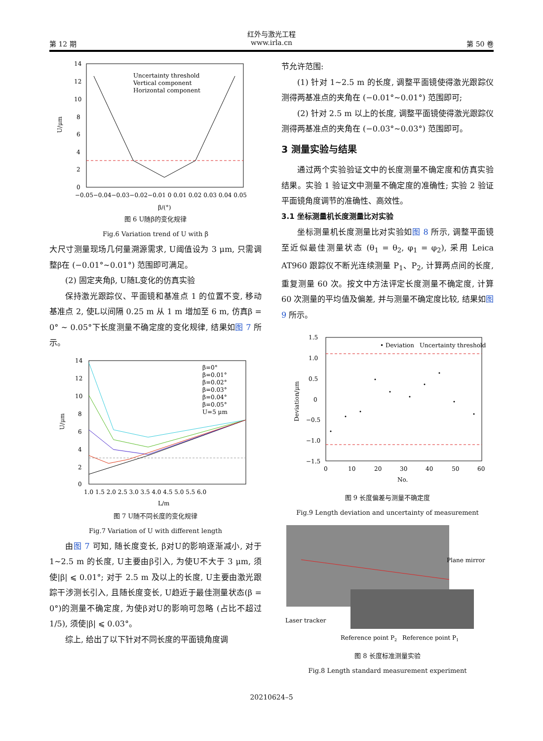红外与激光工程
第 12 期 www.irla.cn 第 50 卷
14
12
10
8
6
4
2
0
Uncertainty threshold
Vertical component
Horizontal component
−0.05−0.04−0.03−0.02−0.01 0 0.01 0.02 0.03 0.04 0.05
β/(°)
U/μm
图 6 U随β的变化规律
Fig.6 Variation trend of U with β
大尺寸测量现场几何量溯源需求, U阈值设为 3 μm, 只需调整β在 (−0.01°~0.01°) 范围即可满足。
(2) 固定夹角β, U随L变化的仿真实验
保持激光跟踪仪、平面镜和基准点 1 的位置不变, 移动基准点 2, 使L以间隔 0.25 m 从 1 m 增加至 6 m, 仿真β = 0° ~ 0.05°下长度测量不确定度的变化规律, 结果如图 7 所示。
14
12
10
8
6
4
2
0
β=0°
β=0.01°
β=0.02°
β=0.03°
β=0.04°
β=0.05°
U=5 μm
1.0 1.5 2.0 2.5 3.0 3.5 4.0 4.5 5.0 5.5 6.0
L/m
U/μm
图 7 U随不同长度的变化规律
Fig.7 Variation of U with different length
由图 7 可知, 随长度变长, β对U的影响逐渐减小, 对于 1~2.5 m 的长度, U主要由β引入, 为使U不大于 3 μm, 须使|β| ⩽ 0.01°; 对于 2.5 m 及以上的长度, U主要由激光跟踪干涉测长引入, 且随长度变长, U趋近于最佳测量状态(β = 0°)的测量不确定度, 为使β对U的影响可忽略 (占比不超过 1/5), 须使|β| ⩽ 0.03°。
综上, 给出了以下针对不同长度的平面镜角度调
节允许范围:
(1) 针对 1~2.5 m 的长度, 调整平面镜使得激光跟踪仪测得两基准点的夹角在 (−0.01°~0.01°) 范围即可;
(2) 针对 2.5 m 以上的长度, 调整平面镜使得激光跟踪仪测得两基准点的夹角在 (−0.03°~0.03°) 范围即可。
3 测量实验与结果
通过两个实验验证文中的长度测量不确定度和仿真实验结果。实验 1 验证文中测量不确定度的准确性; 实验 2 验证平面镜角度调节的准确性、高效性。
3.1 坐标测量机长度测量比对实验
坐标测量机长度测量比对实验如图 8 所示, 调整平面镜至近似最佳测量状态 (θ<sub>1</sub> = θ<sub>2</sub>, φ<sub>1</sub> = φ<sub>2</sub>), 采用 Leica AT960 跟踪仪不断光连续测量 P<sub>1</sub>、P<sub>2</sub>, 计算两点间的长度, 重复测量 60 次。按文中方法评定长度测量不确定度, 计算 60 次测量的平均值及偏差, 并与测量不确定度比较, 结果如图 9 所示。
1.5
1.0
0.5
0
−0.5
−1.0
−1.5
• Deviation
Uncertainty threshold
0
10
20
30
40
50
60
No.
Deviation/μm
图 9 长度偏差与测量不确定度
Fig.9 Length deviation and uncertainty of measurement
Plane mirror
Laser tracker
Reference point P2
Reference point P1
图 8 长度标准测量实验
Fig.8 Length standard measurement experiment
20210624–5